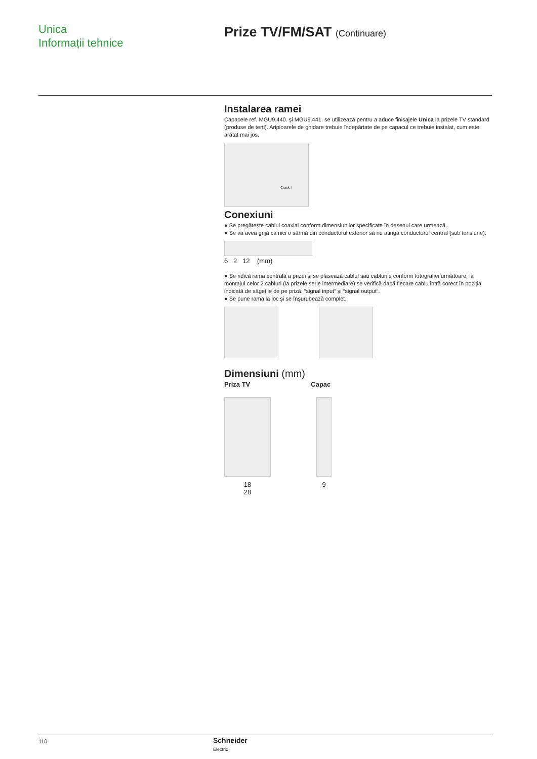Unica
Informații tehnice
Prize TV/FM/SAT (Continuare)
Instalarea ramei
Capacele ref. MGU9.440. şi MGU9.441. se utilizează pentru a aduce finisajele Unica la prizele TV standard (produse de terți). Aripioarele de ghidare trebuie îndepărtate de pe capacul ce trebuie instalat, cum este arătat mai jos.
Crack !
Conexiuni
● Se pregăteşte cablul coaxial conform dimensiunilor specificate în desenul care urmează..
● Se va avea grijă ca nici o sârmă din conductorul exterior să nu atingă conductorul central (sub tensiune).
6 2 12 (mm)
● Se ridică rama centrală a prizei şi se plasează cablul sau cablurile conform fotografiei următoare: la montajul celor 2 cabluri (la prizele serie intermediare) se verifică dacă fiecare cablu intră corect în poziția indicată de săgețile de pe priză: “signal input“ şi “signal output“.
● Se pune rama la loc şi se înşurubează complet.
Dimensiuni (mm)
Priza TV Capac
18
28
9
110
Schneider
Electric